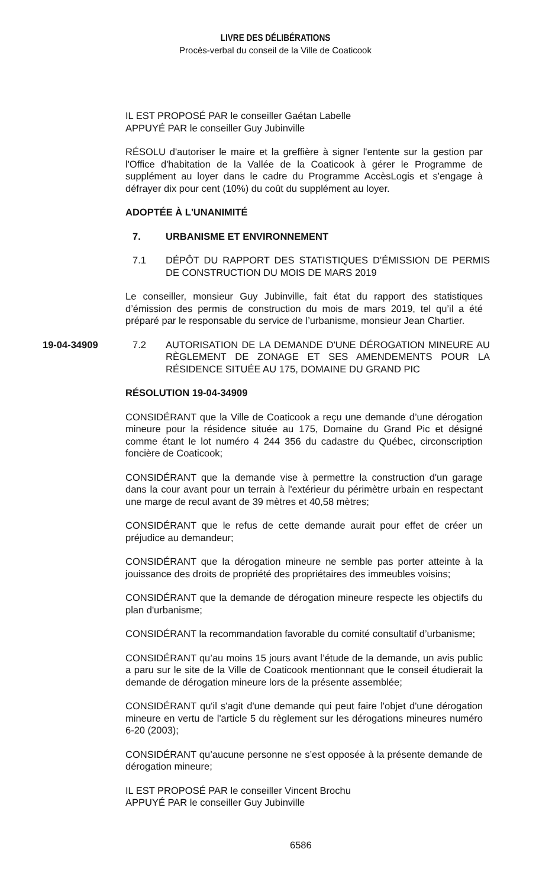LIVRE DES DÉLIBÉRATIONS
Procès-verbal du conseil de la Ville de Coaticook
IL EST PROPOSÉ PAR le conseiller Gaétan Labelle
APPUYÉ PAR le conseiller Guy Jubinville
RÉSOLU d'autoriser le maire et la greffière à signer l'entente sur la gestion par l'Office d'habitation de la Vallée de la Coaticook à gérer le Programme de supplément au loyer dans le cadre du Programme AccèsLogis et s'engage à défrayer dix pour cent (10%) du coût du supplément au loyer.
ADOPTÉE À L'UNANIMITÉ
7. URBANISME ET ENVIRONNEMENT
7.1 DÉPÔT DU RAPPORT DES STATISTIQUES D'ÉMISSION DE PERMIS DE CONSTRUCTION DU MOIS DE MARS 2019
Le conseiller, monsieur Guy Jubinville, fait état du rapport des statistiques d’émission des permis de construction du mois de mars 2019, tel qu’il a été préparé par le responsable du service de l’urbanisme, monsieur Jean Chartier.
19-04-34909
7.2 AUTORISATION DE LA DEMANDE D'UNE DÉROGATION MINEURE AU RÈGLEMENT DE ZONAGE ET SES AMENDEMENTS POUR LA RÉSIDENCE SITUÉE AU 175, DOMAINE DU GRAND PIC
RÉSOLUTION 19-04-34909
CONSIDÉRANT que la Ville de Coaticook a reçu une demande d’une dérogation mineure pour la résidence située au 175, Domaine du Grand Pic et désigné comme étant le lot numéro 4 244 356 du cadastre du Québec, circonscription foncière de Coaticook;
CONSIDÉRANT que la demande vise à permettre la construction d'un garage dans la cour avant pour un terrain à l'extérieur du périmètre urbain en respectant une marge de recul avant de 39 mètres et 40,58 mètres;
CONSIDÉRANT que le refus de cette demande aurait pour effet de créer un préjudice au demandeur;
CONSIDÉRANT que la dérogation mineure ne semble pas porter atteinte à la jouissance des droits de propriété des propriétaires des immeubles voisins;
CONSIDÉRANT que la demande de dérogation mineure respecte les objectifs du plan d'urbanisme;
CONSIDÉRANT la recommandation favorable du comité consultatif d’urbanisme;
CONSIDÉRANT qu’au moins 15 jours avant l’étude de la demande, un avis public a paru sur le site de la Ville de Coaticook mentionnant que le conseil étudierait la demande de dérogation mineure lors de la présente assemblée;
CONSIDÉRANT qu'il s'agit d'une demande qui peut faire l'objet d'une dérogation mineure en vertu de l'article 5 du règlement sur les dérogations mineures numéro 6-20 (2003);
CONSIDÉRANT qu’aucune personne ne s’est opposée à la présente demande de dérogation mineure;
IL EST PROPOSÉ PAR le conseiller Vincent Brochu
APPUYÉ PAR le conseiller Guy Jubinville
6586